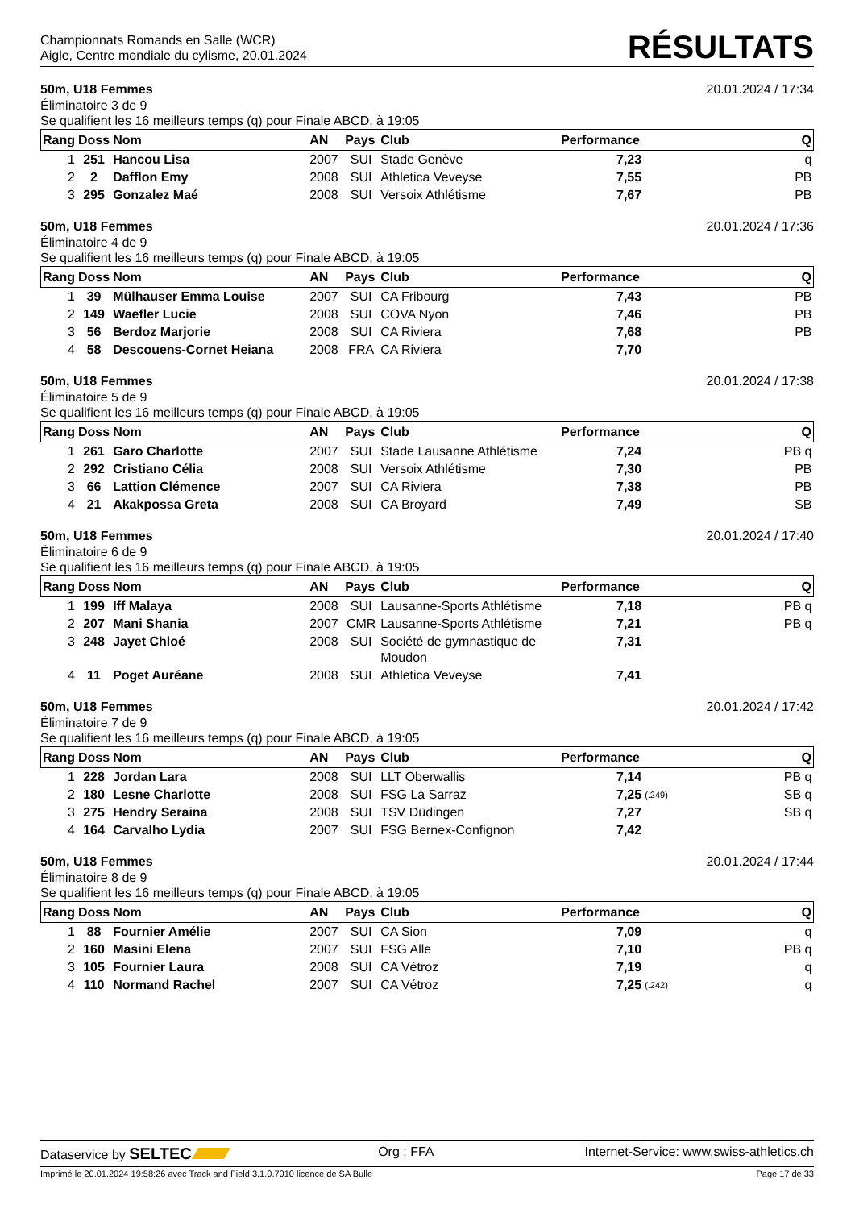Championnats Romands en Salle (WCR)
Aigle, Centre mondiale du cylisme, 20.01.2024
RÉSULTATS
50m, U18 Femmes 20.01.2024 / 17:34
Éliminatoire 3 de 9
Se qualifient les 16 meilleurs temps (q) pour Finale ABCD, à 19:05
| Rang | Doss | Nom | AN | Pays | Club | Performance | | Q |
| --- | --- | --- | --- | --- | --- | --- | --- | --- |
| 1 | 251 | Hancou Lisa | 2007 | SUI | Stade Genève | 7,23 | | q |
| 2 | 2 | Dafflon Emy | 2008 | SUI | Athletica Veveyse | 7,55 | | PB |
| 3 | 295 | Gonzalez Maé | 2008 | SUI | Versoix Athlétisme | 7,67 | | PB |
50m, U18 Femmes 20.01.2024 / 17:36
Éliminatoire 4 de 9
Se qualifient les 16 meilleurs temps (q) pour Finale ABCD, à 19:05
| Rang | Doss | Nom | AN | Pays | Club | Performance | | Q |
| --- | --- | --- | --- | --- | --- | --- | --- | --- |
| 1 | 39 | Mülhauser Emma Louise | 2007 | SUI | CA Fribourg | 7,43 | | PB |
| 2 | 149 | Waefler Lucie | 2008 | SUI | COVA Nyon | 7,46 | | PB |
| 3 | 56 | Berdoz Marjorie | 2008 | SUI | CA Riviera | 7,68 | | PB |
| 4 | 58 | Descouens-Cornet Heiana | 2008 | FRA | CA Riviera | 7,70 | | |
50m, U18 Femmes 20.01.2024 / 17:38
Éliminatoire 5 de 9
Se qualifient les 16 meilleurs temps (q) pour Finale ABCD, à 19:05
| Rang | Doss | Nom | AN | Pays | Club | Performance | | Q |
| --- | --- | --- | --- | --- | --- | --- | --- | --- |
| 1 | 261 | Garo Charlotte | 2007 | SUI | Stade Lausanne Athlétisme | 7,24 | | PB q |
| 2 | 292 | Cristiano Célia | 2008 | SUI | Versoix Athlétisme | 7,30 | | PB |
| 3 | 66 | Lattion Clémence | 2007 | SUI | CA Riviera | 7,38 | | PB |
| 4 | 21 | Akakpossa Greta | 2008 | SUI | CA Broyard | 7,49 | | SB |
50m, U18 Femmes 20.01.2024 / 17:40
Éliminatoire 6 de 9
Se qualifient les 16 meilleurs temps (q) pour Finale ABCD, à 19:05
| Rang | Doss | Nom | AN | Pays | Club | Performance | | Q |
| --- | --- | --- | --- | --- | --- | --- | --- | --- |
| 1 | 199 | Iff Malaya | 2008 | SUI | Lausanne-Sports Athlétisme | 7,18 | | PB q |
| 2 | 207 | Mani Shania | 2007 | CMR | Lausanne-Sports Athlétisme | 7,21 | | PB q |
| 3 | 248 | Jayet Chloé | 2008 | SUI | Société de gymnastique de Moudon | 7,31 | | |
| 4 | 11 | Poget Auréane | 2008 | SUI | Athletica Veveyse | 7,41 | | |
50m, U18 Femmes 20.01.2024 / 17:42
Éliminatoire 7 de 9
Se qualifient les 16 meilleurs temps (q) pour Finale ABCD, à 19:05
| Rang | Doss | Nom | AN | Pays | Club | Performance | | Q |
| --- | --- | --- | --- | --- | --- | --- | --- | --- |
| 1 | 228 | Jordan Lara | 2008 | SUI | LLT Oberwallis | 7,14 | | PB q |
| 2 | 180 | Lesne Charlotte | 2008 | SUI | FSG La Sarraz | 7,25 | (.249) | SB q |
| 3 | 275 | Hendry Seraina | 2008 | SUI | TSV Düdingen | 7,27 | | SB q |
| 4 | 164 | Carvalho Lydia | 2007 | SUI | FSG Bernex-Confignon | 7,42 | | |
50m, U18 Femmes 20.01.2024 / 17:44
Éliminatoire 8 de 9
Se qualifient les 16 meilleurs temps (q) pour Finale ABCD, à 19:05
| Rang | Doss | Nom | AN | Pays | Club | Performance | | Q |
| --- | --- | --- | --- | --- | --- | --- | --- | --- |
| 1 | 88 | Fournier Amélie | 2007 | SUI | CA Sion | 7,09 | | q |
| 2 | 160 | Masini Elena | 2007 | SUI | FSG Alle | 7,10 | | PB q |
| 3 | 105 | Fournier Laura | 2008 | SUI | CA Vétroz | 7,19 | | q |
| 4 | 110 | Normand Rachel | 2007 | SUI | CA Vétroz | 7,25 | (.242) | q |
Dataservice by SELTEC Org : FFA Internet-Service: www.swiss-athletics.ch
Imprimé le 20.01.2024 19:58:26 avec Track and Field 3.1.0.7010 licence de SA Bulle Page 17 de 33